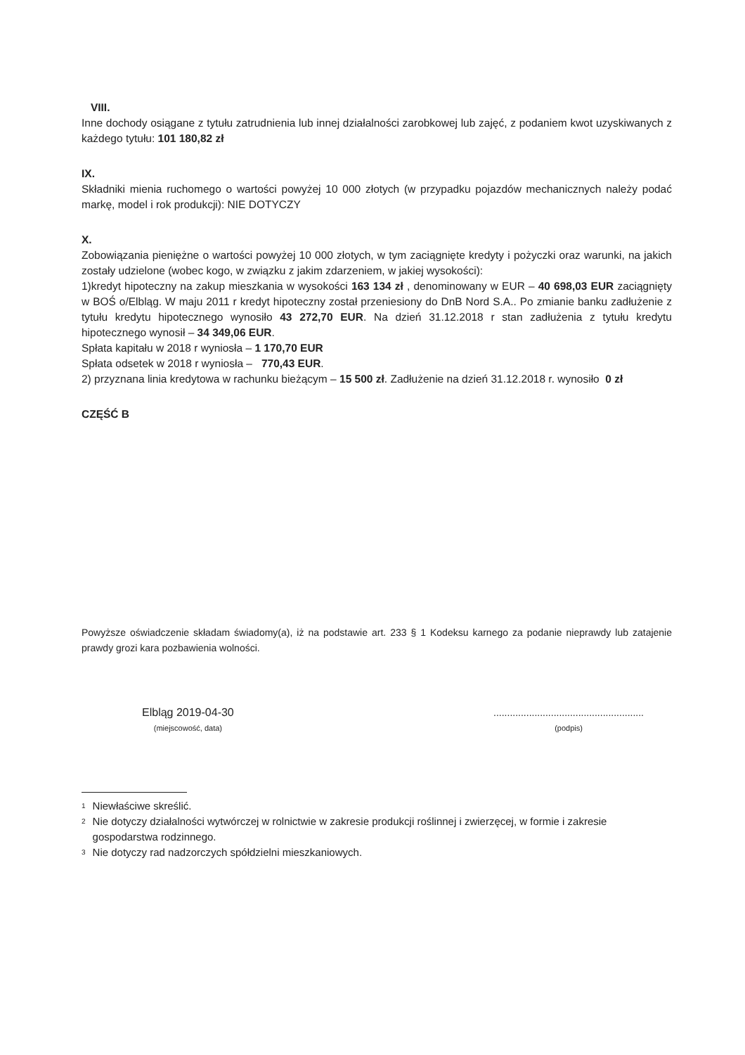VIII.
Inne dochody osiągane z tytułu zatrudnienia lub innej działalności zarobkowej lub zajęć, z podaniem kwot uzyskiwanych z każdego tytułu: 101 180,82 zł
IX.
Składniki mienia ruchomego o wartości powyżej 10 000 złotych (w przypadku pojazdów mechanicznych należy podać markę, model i rok produkcji): NIE DOTYCZY
X.
Zobowiązania pieniężne o wartości powyżej 10 000 złotych, w tym zaciągnięte kredyty i pożyczki oraz warunki, na jakich zostały udzielone (wobec kogo, w związku z jakim zdarzeniem, w jakiej wysokości):
1)kredyt hipoteczny na zakup mieszkania w wysokości 163 134 zł , denominowany w EUR – 40 698,03 EUR zaciągnięty w BOŚ o/Elbląg. W maju 2011 r kredyt hipoteczny został przeniesiony do DnB Nord S.A.. Po zmianie banku zadłużenie z tytułu kredytu hipotecznego wynosiło 43 272,70 EUR. Na dzień 31.12.2018 r stan zadłużenia z tytułu kredytu hipotecznego wynosił – 34 349,06 EUR.
Spłata kapitału w 2018 r wyniosła – 1 170,70 EUR
Spłata odsetek w 2018 r wyniosła – 770,43 EUR.
2) przyznana linia kredytowa w rachunku bieżącym – 15 500 zł. Zadłużenie na dzień 31.12.2018 r. wynosiło 0 zł
CZĘŚĆ B
Powyższe oświadczenie składam świadomy(a), iż na podstawie art. 233 § 1 Kodeksu karnego za podanie nieprawdy lub zatajenie prawdy grozi kara pozbawienia wolności.
Elbląg 2019-04-30
(miejscowość, data)
.......................................................
(podpis)
<sup>1</sup> Niewłaściwe skreślić.
<sup>2</sup> Nie dotyczy działalności wytwórczej w rolnictwie w zakresie produkcji roślinnej i zwierzęcej, w formie i zakresie gospodarstwa rodzinnego.
<sup>3</sup> Nie dotyczy rad nadzorczych spółdzielni mieszkaniowych.